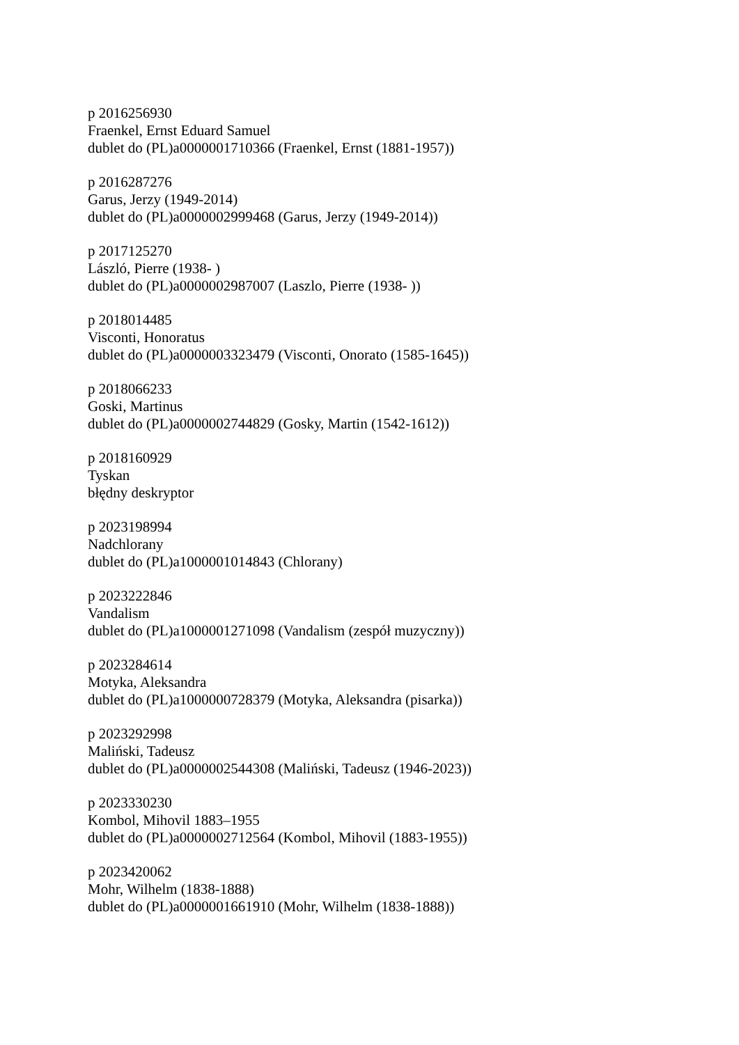p 2016256930
Fraenkel, Ernst Eduard Samuel
dublet do (PL)a0000001710366 (Fraenkel, Ernst (1881-1957))
p 2016287276
Garus, Jerzy (1949-2014)
dublet do (PL)a0000002999468 (Garus, Jerzy (1949-2014))
p 2017125270
László, Pierre (1938- )
dublet do (PL)a0000002987007 (Laszlo, Pierre (1938- ))
p 2018014485
Visconti, Honoratus
dublet do (PL)a0000003323479 (Visconti, Onorato (1585-1645))
p 2018066233
Goski, Martinus
dublet do (PL)a0000002744829 (Gosky, Martin (1542-1612))
p 2018160929
Tyskan
błędny deskryptor
p 2023198994
Nadchlorany
dublet do (PL)a1000001014843 (Chlorany)
p 2023222846
Vandalism
dublet do (PL)a1000001271098 (Vandalism (zespół muzyczny))
p 2023284614
Motyka, Aleksandra
dublet do (PL)a1000000728379 (Motyka, Aleksandra (pisarka))
p 2023292998
Maliński, Tadeusz
dublet do (PL)a0000002544308 (Maliński, Tadeusz (1946-2023))
p 2023330230
Kombol, Mihovil 1883–1955
dublet do (PL)a0000002712564 (Kombol, Mihovil (1883-1955))
p 2023420062
Mohr, Wilhelm (1838-1888)
dublet do (PL)a0000001661910 (Mohr, Wilhelm (1838-1888))